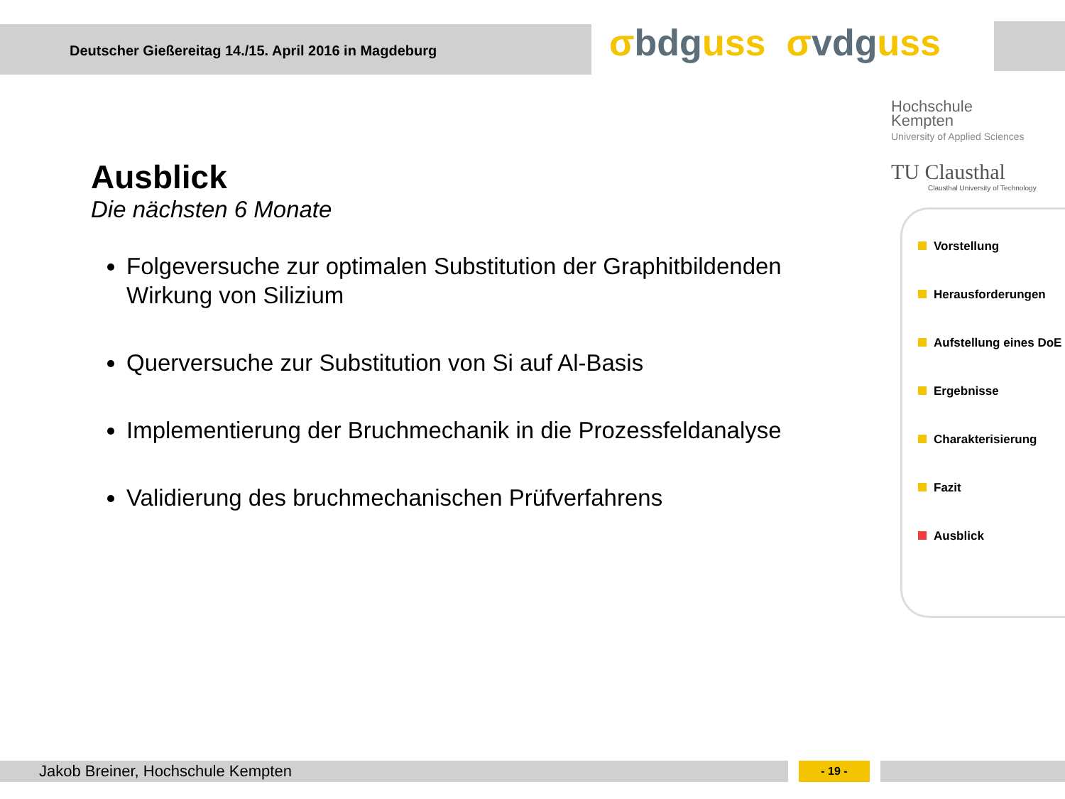Deutscher Gießereitag 14./15. April 2016 in Magdeburg
σbdguss σvdguss
Hochschule
Kempten
University of Applied Sciences
TU Clausthal
Clausthal University of Technology
Ausblick
Die nächsten 6 Monate
Folgeversuche zur optimalen Substitution der Graphitbildenden Wirkung von Silizium
Querversuche zur Substitution von Si auf Al-Basis
Implementierung der Bruchmechanik in die Prozessfeldanalyse
Validierung des bruchmechanischen Prüfverfahrens
Vorstellung
Herausforderungen
Aufstellung eines DoE
Ergebnisse
Charakterisierung
Fazit
Ausblick
Jakob Breiner, Hochschule Kempten - 19 -